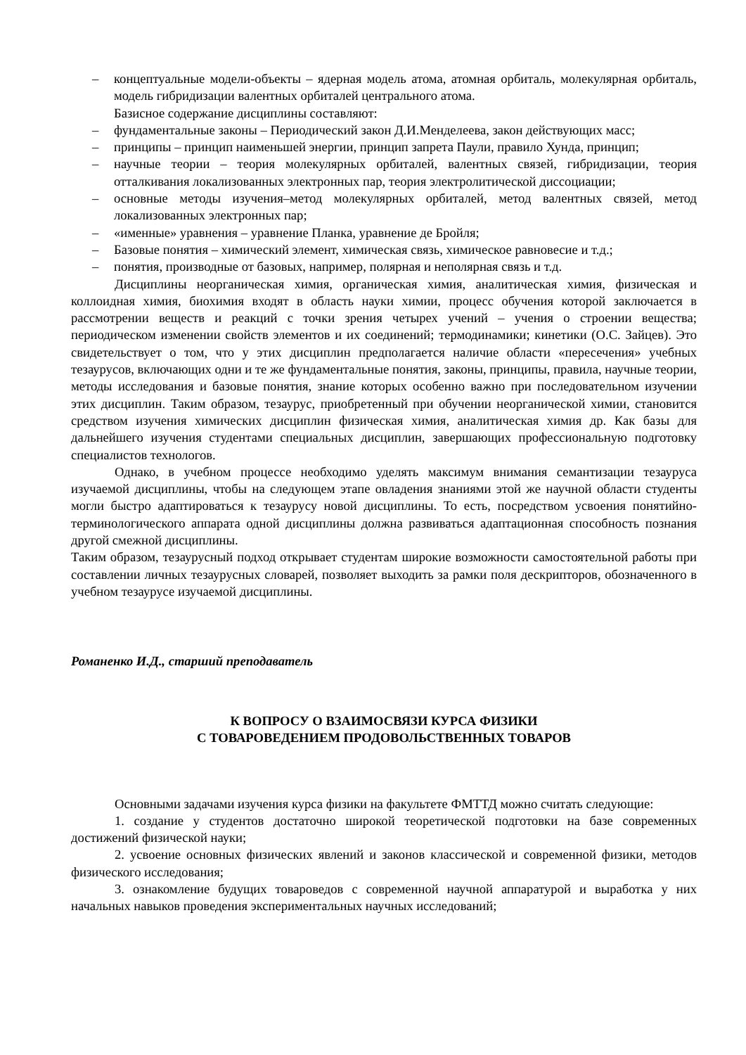– концептуальные модели-объекты – ядерная модель атома, атомная орбиталь, молекулярная орбиталь, модель гибридизации валентных орбиталей центрального атома.
Базисное содержание дисциплины составляют:
– фундаментальные законы – Периодический закон Д.И.Менделеева, закон действующих масс;
– принципы – принцип наименьшей энергии, принцип запрета Паули, правило Хунда, принцип;
– научные теории – теория молекулярных орбиталей, валентных связей, гибридизации, теория отталкивания локализованных электронных пар, теория электролитической диссоциации;
– основные методы изучения–метод молекулярных орбиталей, метод валентных связей, метод локализованных электронных пар;
– «именные» уравнения – уравнение Планка, уравнение де Бройля;
– Базовые понятия – химический элемент, химическая связь, химическое равновесие и т.д.;
– понятия, производные от базовых, например, полярная и неполярная связь и т.д.
Дисциплины неорганическая химия, органическая химия, аналитическая химия, физическая и коллоидная химия, биохимия входят в область науки химии, процесс обучения которой заключается в рассмотрении веществ и реакций с точки зрения четырех учений – учения о строении вещества; периодическом изменении свойств элементов и их соединений; термодинамики; кинетики (О.С. Зайцев). Это свидетельствует о том, что у этих дисциплин предполагается наличие области «пересечения» учебных тезаурусов, включающих одни и те же фундаментальные понятия, законы, принципы, правила, научные теории, методы исследования и базовые понятия, знание которых особенно важно при последовательном изучении этих дисциплин. Таким образом, тезаурус, приобретенный при обучении неорганической химии, становится средством изучения химических дисциплин физическая химия, аналитическая химия др. Как базы для дальнейшего изучения студентами специальных дисциплин, завершающих профессиональную подготовку специалистов технологов.
Однако, в учебном процессе необходимо уделять максимум внимания семантизации тезауруса изучаемой дисциплины, чтобы на следующем этапе овладения знаниями этой же научной области студенты могли быстро адаптироваться к тезаурусу новой дисциплины. То есть, посредством усвоения понятийно-терминологического аппарата одной дисциплины должна развиваться адаптационная способность познания другой смежной дисциплины.
Таким образом, тезаурусный подход открывает студентам широкие возможности самостоятельной работы при составлении личных тезаурусных словарей, позволяет выходить за рамки поля дескрипторов, обозначенного в учебном тезаурусе изучаемой дисциплины.
Романенко И.Д., старший преподаватель
К ВОПРОСУ О ВЗАИМОСВЯЗИ КУРСА ФИЗИКИ
С ТОВАРОВЕДЕНИЕМ ПРОДОВОЛЬСТВЕННЫХ ТОВАРОВ
Основными задачами изучения курса физики на факультете ФМТТД можно считать следующие:
1. создание у студентов достаточно широкой теоретической подготовки на базе современных достижений физической науки;
2. усвоение основных физических явлений и законов классической и современной физики, методов физического исследования;
3. ознакомление будущих товароведов с современной научной аппаратурой и выработка у них начальных навыков проведения экспериментальных научных исследований;